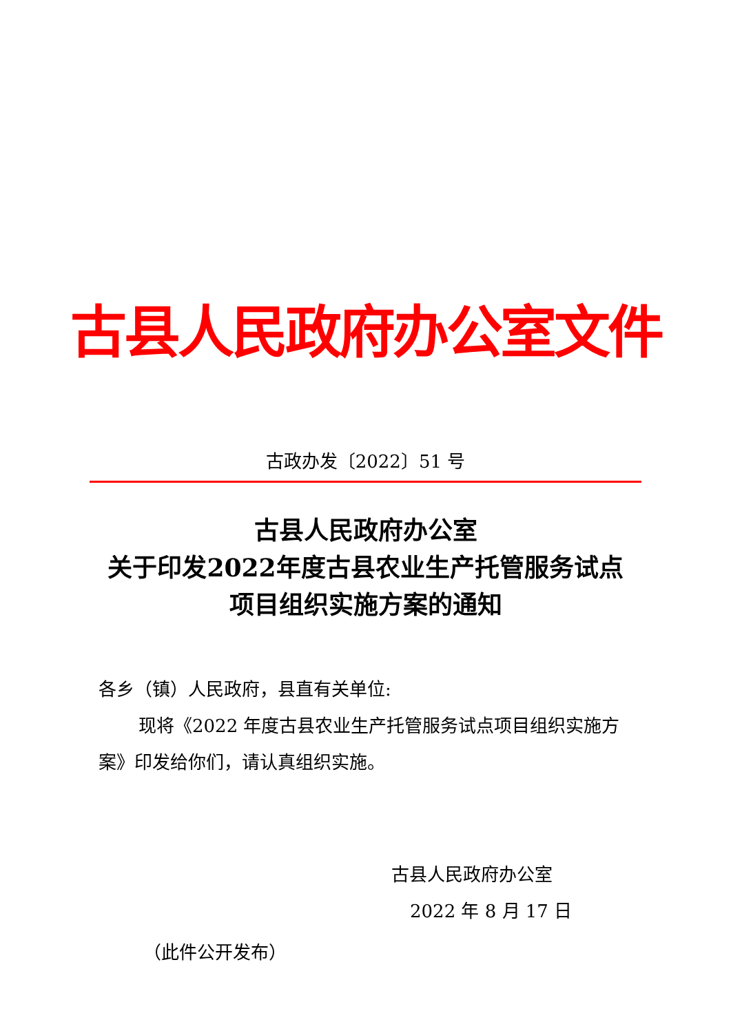古县人民政府办公室文件
古政办发〔2022〕51 号
古县人民政府办公室
关于印发2022年度古县农业生产托管服务试点
项目组织实施方案的通知
各乡（镇）人民政府，县直有关单位:
现将《2022 年度古县农业生产托管服务试点项目组织实施方案》印发给你们，请认真组织实施。
古县人民政府办公室
2022 年 8 月 17 日
（此件公开发布）